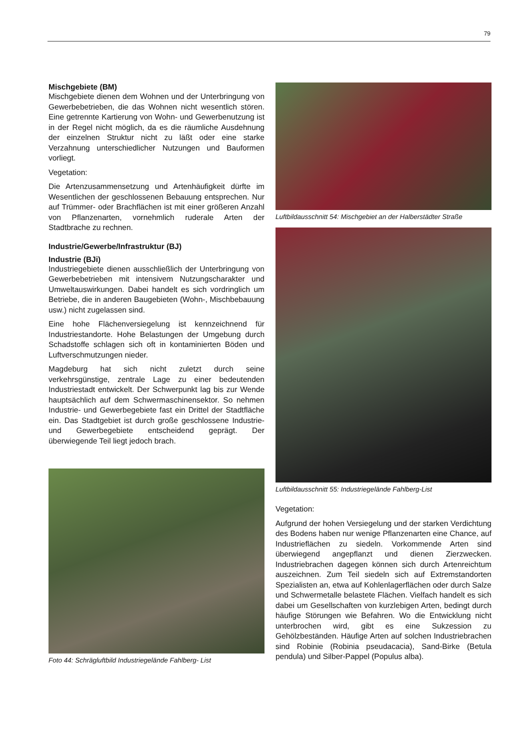79
Mischgebiete (BM)
Mischgebiete dienen dem Wohnen und der Unterbringung von Gewerbebetrieben, die das Wohnen nicht wesentlich stören. Eine getrennte Kartierung von Wohn- und Gewerbenutzung ist in der Regel nicht möglich, da es die räumliche Ausdehnung der einzelnen Struktur nicht zu läßt oder eine starke Verzahnung unterschiedlicher Nutzungen und Bauformen vorliegt.
Vegetation:
Die Artenzusammensetzung und Artenhäufigkeit dürfte im Wesentlichen der geschlossenen Bebauung entsprechen. Nur auf Trümmer- oder Brachflächen ist mit einer größeren Anzahl von Pflanzenarten, vornehmlich ruderale Arten der Stadtbrache zu rechnen.
Industrie/Gewerbe/Infrastruktur (BJ)
Industrie (BJi)
Industriegebiete dienen ausschließlich der Unterbringung von Gewerbebetrieben mit intensivem Nutzungscharakter und Umweltauswirkungen. Dabei handelt es sich vordringlich um Betriebe, die in anderen Baugebieten (Wohn-, Mischbebauung usw.) nicht zugelassen sind.
Eine hohe Flächenversiegelung ist kennzeichnend für Industriestandorte. Hohe Belastungen der Umgebung durch Schadstoffe schlagen sich oft in kontaminierten Böden und Luftverschmutzungen nieder.
Magdeburg hat sich nicht zuletzt durch seine verkehrsgünstige, zentrale Lage zu einer bedeutenden Industriestadt entwickelt. Der Schwerpunkt lag bis zur Wende hauptsächlich auf dem Schwermaschinensektor. So nehmen Industrie- und Gewerbegebiete fast ein Drittel der Stadtfläche ein. Das Stadtgebiet ist durch große geschlossene Industrie- und Gewerbegebiete entscheidend geprägt. Der überwiegende Teil liegt jedoch brach.
Foto 44: Schrägluftbild Industriegelände Fahlberg- List
Luftbildausschnitt 54: Mischgebiet an der Halberstädter Straße
Luftbildausschnitt 55: Industriegelände Fahlberg-List
Vegetation:
Aufgrund der hohen Versiegelung und der starken Verdichtung des Bodens haben nur wenige Pflanzenarten eine Chance, auf Industrieflächen zu siedeln. Vorkommende Arten sind überwiegend angepflanzt und dienen Zierzwecken. Industriebrachen dagegen können sich durch Artenreichtum auszeichnen. Zum Teil siedeln sich auf Extremstandorten Spezialisten an, etwa auf Kohlenlagerflächen oder durch Salze und Schwermetalle belastete Flächen. Vielfach handelt es sich dabei um Gesellschaften von kurzlebigen Arten, bedingt durch häufige Störungen wie Befahren. Wo die Entwicklung nicht unterbrochen wird, gibt es eine Sukzession zu Gehölzbeständen. Häufige Arten auf solchen Industriebrachen sind Robinie (Robinia pseudacacia), Sand-Birke (Betula pendula) und Silber-Pappel (Populus alba).